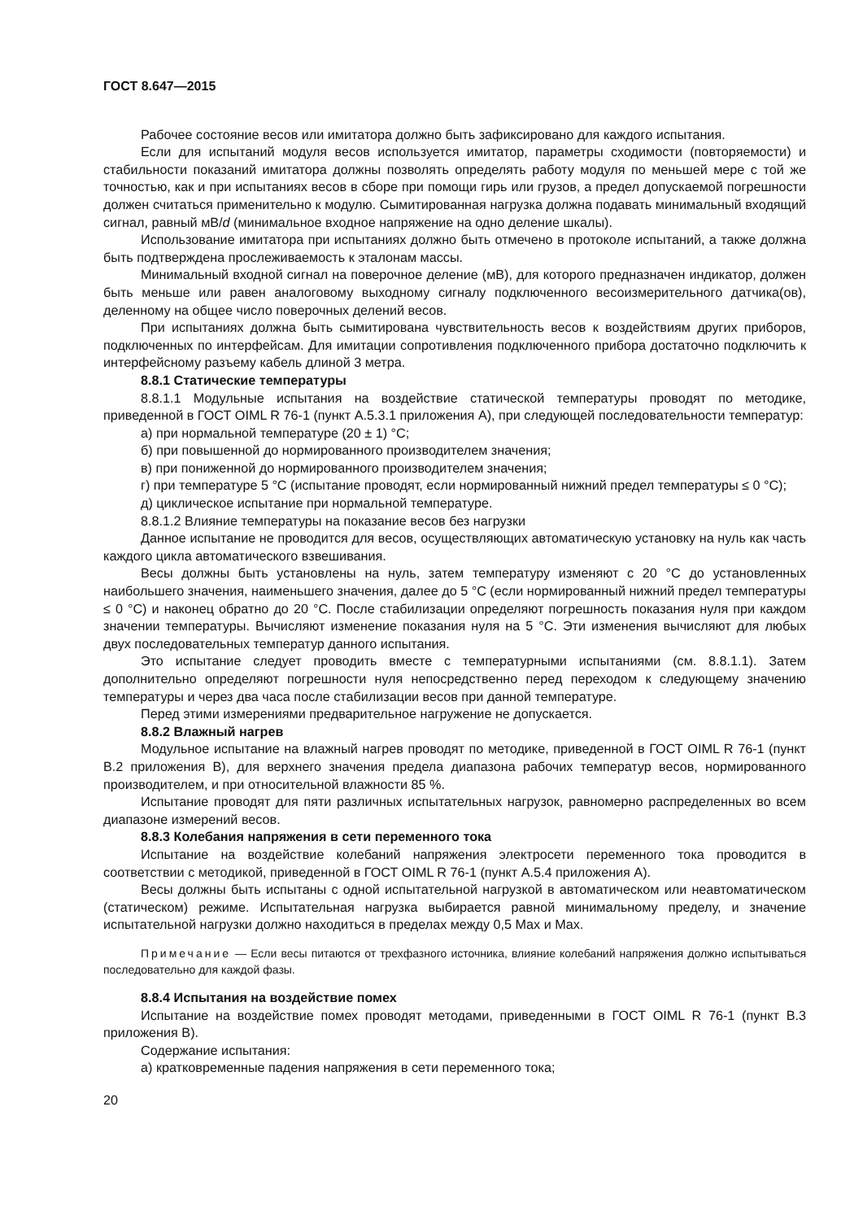ГОСТ 8.647—2015
Рабочее состояние весов или имитатора должно быть зафиксировано для каждого испытания.
Если для испытаний модуля весов используется имитатор, параметры сходимости (повторяемости) и стабильности показаний имитатора должны позволять определять работу модуля по меньшей мере с той же точностью, как и при испытаниях весов в сборе при помощи гирь или грузов, а предел допускаемой погрешности должен считаться применительно к модулю. Сымитированная нагрузка должна подавать минимальный входящий сигнал, равный мВ/d (минимальное входное напряжение на одно деление шкалы).
Использование имитатора при испытаниях должно быть отмечено в протоколе испытаний, а также должна быть подтверждена прослеживаемость к эталонам массы.
Минимальный входной сигнал на поверочное деление (мВ), для которого предназначен индикатор, должен быть меньше или равен аналоговому выходному сигналу подключенного весоизмерительного датчика(ов), деленному на общее число поверочных делений весов.
При испытаниях должна быть сымитирована чувствительность весов к воздействиям других приборов, подключенных по интерфейсам. Для имитации сопротивления подключенного прибора достаточно подключить к интерфейсному разъему кабель длиной 3 метра.
8.8.1 Статические температуры
8.8.1.1 Модульные испытания на воздействие статической температуры проводят по методике, приведенной в ГОСТ OIML R 76-1 (пункт А.5.3.1 приложения А), при следующей последовательности температур:
а) при нормальной температуре (20 ± 1) °С;
б) при повышенной до нормированного производителем значения;
в) при пониженной до нормированного производителем значения;
г) при температуре 5 °С (испытание проводят, если нормированный нижний предел температуры ≤ 0 °С);
д) циклическое испытание при нормальной температуре.
8.8.1.2 Влияние температуры на показание весов без нагрузки
Данное испытание не проводится для весов, осуществляющих автоматическую установку на нуль как часть каждого цикла автоматического взвешивания.
Весы должны быть установлены на нуль, затем температуру изменяют с 20 °С до установленных наибольшего значения, наименьшего значения, далее до 5 °С (если нормированный нижний предел температуры ≤ 0 °С) и наконец обратно до 20 °С. После стабилизации определяют погрешность показания нуля при каждом значении температуры. Вычисляют изменение показания нуля на 5 °С. Эти изменения вычисляют для любых двух последовательных температур данного испытания.
Это испытание следует проводить вместе с температурными испытаниями (см. 8.8.1.1). Затем дополнительно определяют погрешности нуля непосредственно перед переходом к следующему значению температуры и через два часа после стабилизации весов при данной температуре.
Перед этими измерениями предварительное нагружение не допускается.
8.8.2 Влажный нагрев
Модульное испытание на влажный нагрев проводят по методике, приведенной в ГОСТ OIML R 76-1 (пункт В.2 приложения В), для верхнего значения предела диапазона рабочих температур весов, нормированного производителем, и при относительной влажности 85 %.
Испытание проводят для пяти различных испытательных нагрузок, равномерно распределенных во всем диапазоне измерений весов.
8.8.3 Колебания напряжения в сети переменного тока
Испытание на воздействие колебаний напряжения электросети переменного тока проводится в соответствии с методикой, приведенной в ГОСТ OIML R 76-1 (пункт А.5.4 приложения А).
Весы должны быть испытаны с одной испытательной нагрузкой в автоматическом или неавтоматическом (статическом) режиме. Испытательная нагрузка выбирается равной минимальному пределу, и значение испытательной нагрузки должно находиться в пределах между 0,5 Max и Max.
Примечание — Если весы питаются от трехфазного источника, влияние колебаний напряжения должно испытываться последовательно для каждой фазы.
8.8.4 Испытания на воздействие помех
Испытание на воздействие помех проводят методами, приведенными в ГОСТ OIML R 76-1 (пункт В.3 приложения В).
Содержание испытания:
а) кратковременные падения напряжения в сети переменного тока;
20